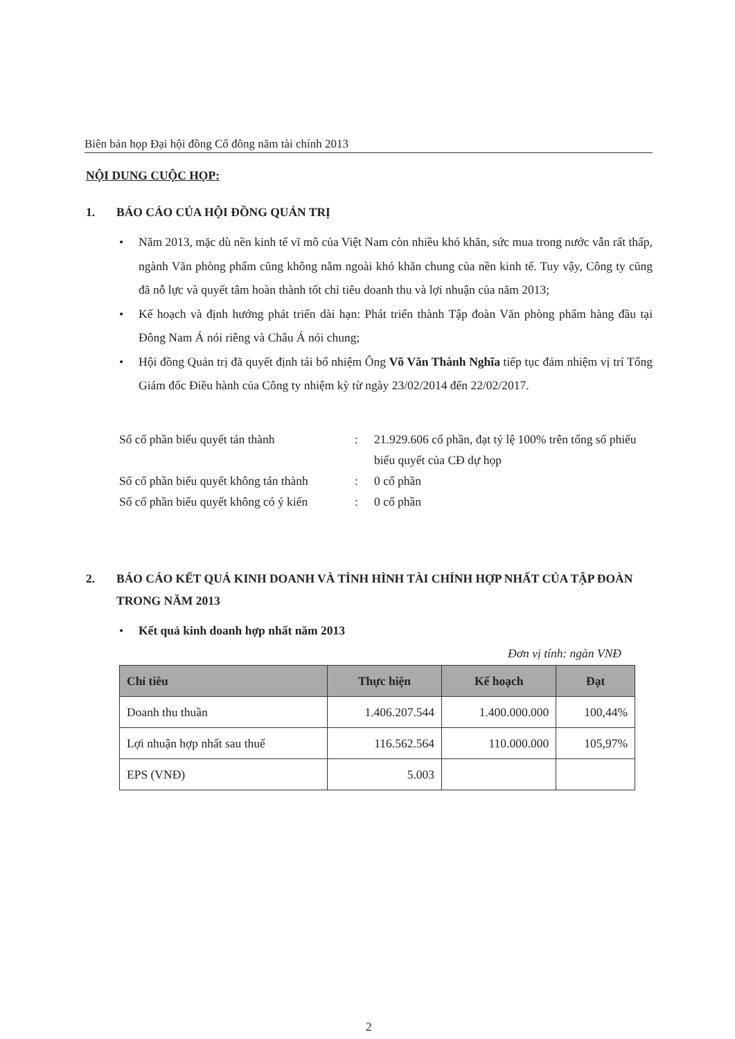Biên bản họp Đại hội đồng Cổ đông năm tài chính 2013
NỘI DUNG CUỘC HỌP:
1. BÁO CÁO CỦA HỘI ĐỒNG QUẢN TRỊ
• Năm 2013, mặc dù nền kinh tế vĩ mô của Việt Nam còn nhiều khó khăn, sức mua trong nước vẫn rất thấp, ngành Văn phòng phẩm cũng không nằm ngoài khó khăn chung của nền kinh tế. Tuy vậy, Công ty cũng đã nỗ lực và quyết tâm hoàn thành tốt chỉ tiêu doanh thu và lợi nhuận của năm 2013;
• Kế hoạch và định hướng phát triển dài hạn: Phát triển thành Tập đoàn Văn phòng phẩm hàng đầu tại Đông Nam Á nói riêng và Châu Á nói chung;
• Hội đồng Quản trị đã quyết định tái bổ nhiệm Ông Võ Văn Thành Nghĩa tiếp tục đảm nhiệm vị trí Tổng Giám đốc Điều hành của Công ty nhiệm kỳ từ ngày 23/02/2014 đến 22/02/2017.
Số cổ phần biểu quyết tán thành: 21.929.606 cổ phần, đạt tỷ lệ 100% trên tổng số phiếu biểu quyết của CĐ dự họp
Số cổ phần biểu quyết không tán thành: 0 cổ phần
Số cổ phần biểu quyết không có ý kiến: 0 cổ phần
2. BÁO CÁO KẾT QUẢ KINH DOANH VÀ TÌNH HÌNH TÀI CHÍNH HỢP NHẤT CỦA TẬP ĐOÀN TRONG NĂM 2013
• Kết quả kinh doanh hợp nhất năm 2013
Đơn vị tính: ngàn VNĐ
| Chỉ tiêu | Thực hiện | Kế hoạch | Đạt |
| --- | --- | --- | --- |
| Doanh thu thuần | 1.406.207.544 | 1.400.000.000 | 100,44% |
| Lợi nhuận hợp nhất sau thuế | 116.562.564 | 110.000.000 | 105,97% |
| EPS (VNĐ) | 5.003 | | |
2